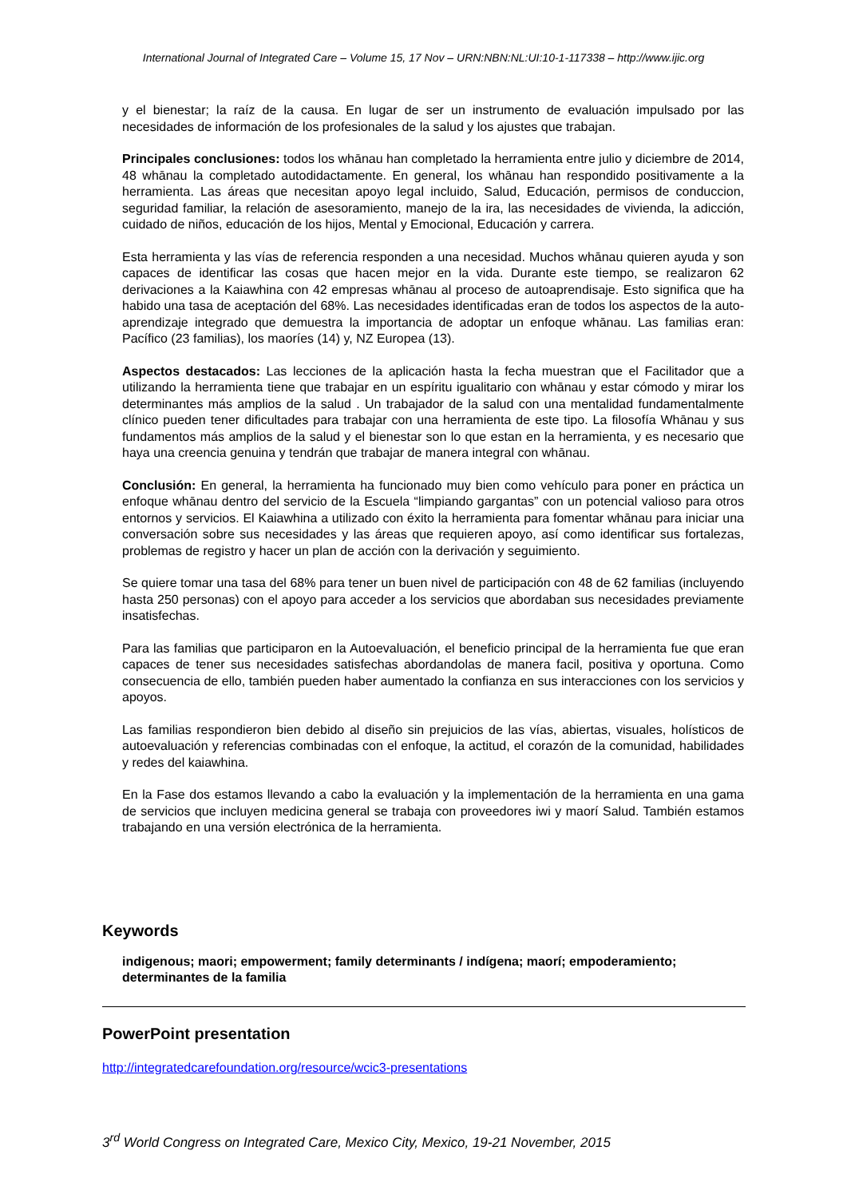International Journal of Integrated Care – Volume 15, 17 Nov – URN:NBN:NL:UI:10-1-117338 – http://www.ijic.org
y el bienestar; la raíz de la causa. En lugar de ser un instrumento de evaluación impulsado por las necesidades de información de los profesionales de la salud y los ajustes que trabajan.
Principales conclusiones: todos los whānau han completado la herramienta entre julio y diciembre de 2014, 48 whānau la completado autodidactamente. En general, los whānau han respondido positivamente a la herramienta. Las áreas que necesitan apoyo legal incluido, Salud, Educación, permisos de conduccion, seguridad familiar, la relación de asesoramiento, manejo de la ira, las necesidades de vivienda, la adicción, cuidado de niños, educación de los hijos, Mental y Emocional, Educación y carrera.
Esta herramienta y las vías de referencia responden a una necesidad. Muchos whānau quieren ayuda y son capaces de identificar las cosas que hacen mejor en la vida. Durante este tiempo, se realizaron 62 derivaciones a la Kaiawhina con 42 empresas whānau al proceso de autoaprendisaje. Esto significa que ha habido una tasa de aceptación del 68%. Las necesidades identificadas eran de todos los aspectos de la auto-aprendizaje integrado que demuestra la importancia de adoptar un enfoque whānau. Las familias eran: Pacífico (23 familias), los maoríes (14) y, NZ Europea (13).
Aspectos destacados: Las lecciones de la aplicación hasta la fecha muestran que el Facilitador que a utilizando la herramienta tiene que trabajar en un espíritu igualitario con whānau y estar cómodo y mirar los determinantes más amplios de la salud . Un trabajador de la salud con una mentalidad fundamentalmente clínico pueden tener dificultades para trabajar con una herramienta de este tipo. La filosofía Whānau y sus fundamentos más amplios de la salud y el bienestar son lo que estan en la herramienta, y es necesario que haya una creencia genuina y tendrán que trabajar de manera integral con whānau.
Conclusión: En general, la herramienta ha funcionado muy bien como vehículo para poner en práctica un enfoque whānau dentro del servicio de la Escuela “limpiando gargantas” con un potencial valioso para otros entornos y servicios. El Kaiawhina a utilizado con éxito la herramienta para fomentar whānau para iniciar una conversación sobre sus necesidades y las áreas que requieren apoyo, así como identificar sus fortalezas, problemas de registro y hacer un plan de acción con la derivación y seguimiento.
Se quiere tomar una tasa del 68% para tener un buen nivel de participación con 48 de 62 familias (incluyendo hasta 250 personas) con el apoyo para acceder a los servicios que abordaban sus necesidades previamente insatisfechas.
Para las familias que participaron en la Autoevaluación, el beneficio principal de la herramienta fue que eran capaces de tener sus necesidades satisfechas abordandolas de manera facil, positiva y oportuna. Como consecuencia de ello, también pueden haber aumentado la confianza en sus interacciones con los servicios y apoyos.
Las familias respondieron bien debido al diseño sin prejuicios de las vías, abiertas, visuales, holísticos de autoevaluación y referencias combinadas con el enfoque, la actitud, el corazón de la comunidad, habilidades y redes del kaiawhina.
En la Fase dos estamos llevando a cabo la evaluación y la implementación de la herramienta en una gama de servicios que incluyen medicina general se trabaja con proveedores iwi y maorí Salud. También estamos trabajando en una versión electrónica de la herramienta.
Keywords
indigenous; maori; empowerment; family determinants / indígena; maorí; empoderamiento; determinantes de la familia
PowerPoint presentation
http://integratedcarefoundation.org/resource/wcic3-presentations
3<sup>rd</sup> World Congress on Integrated Care, Mexico City, Mexico, 19-21 November, 2015